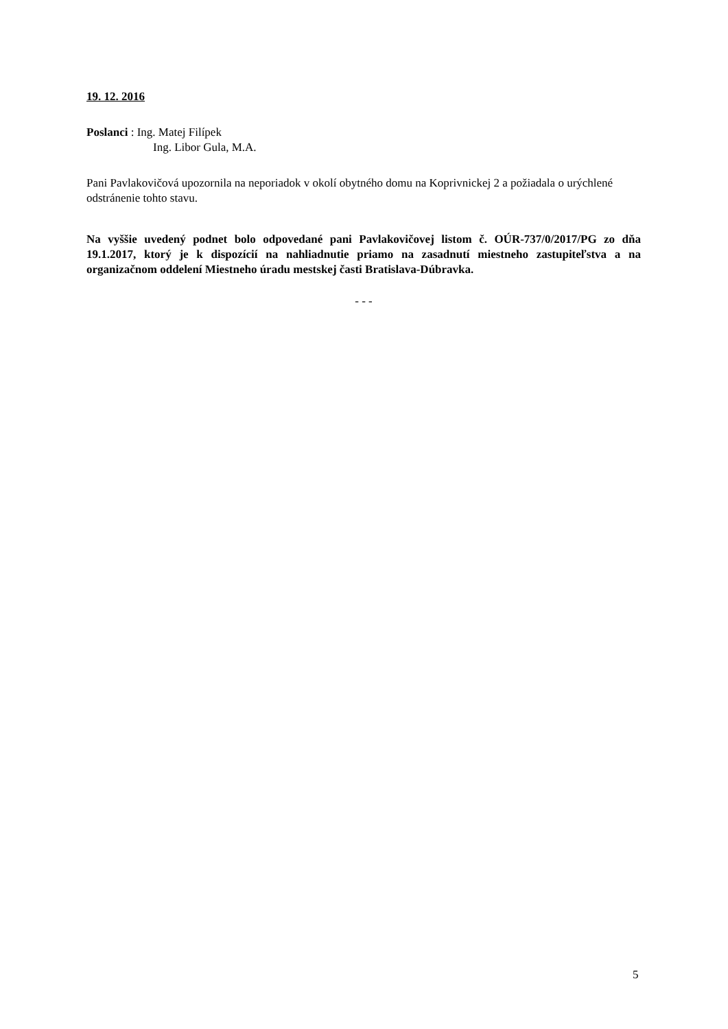19. 12. 2016
Poslanci : Ing. Matej Filípek
Ing. Libor Gula, M.A.
Pani Pavlakovičová upozornila na neporiadok v okolí obytného domu na Koprivnickej 2 a požiadala o urýchlené odstránenie tohto stavu.
Na vyššie uvedený podnet bolo odpovedané pani Pavlakovičovej listom č. OÚR-737/0/2017/PG zo dňa 19.1.2017, ktorý je k dispozícií na nahliadnutie priamo na zasadnutí miestneho zastupiteľstva a na organizačnom oddelení Miestneho úradu mestskej časti Bratislava-Dúbravka.
- - -
5